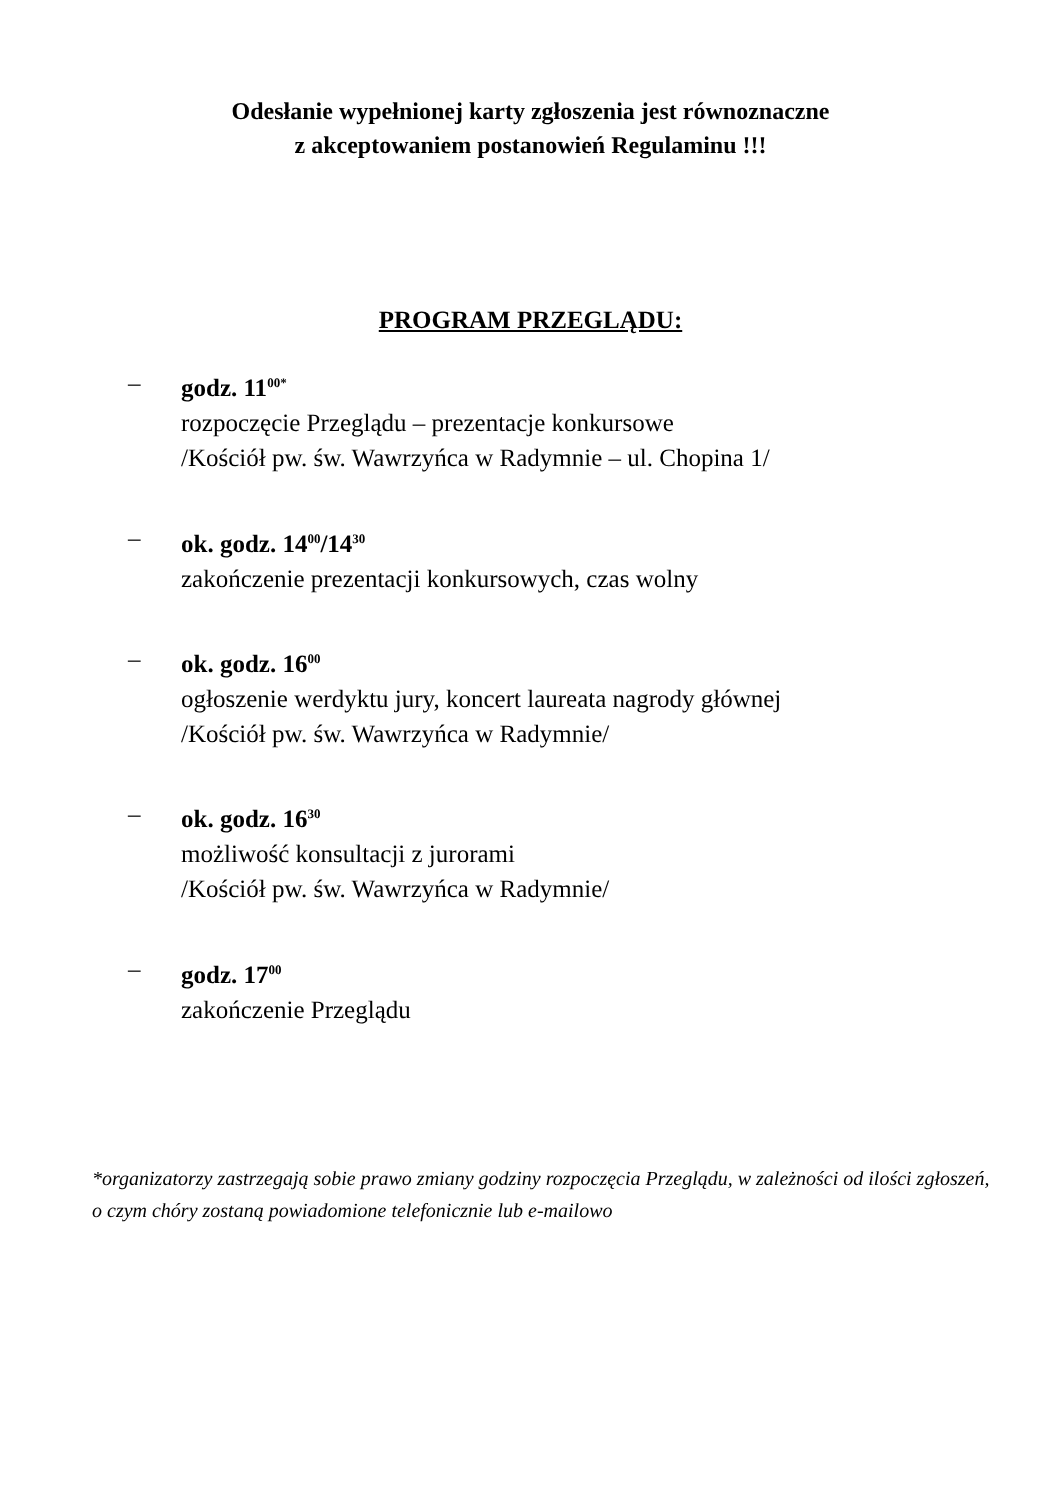Odesłanie wypełnionej karty zgłoszenia jest równoznaczne
z akceptowaniem postanowień Regulaminu !!!
PROGRAM PRZEGLĄDU:
– godz. 11<sup>00*</sup>
rozpoczęcie Przeglądu – prezentacje konkursowe
/Kościół pw. św. Wawrzyńca w Radymnie – ul. Chopina 1/
– ok. godz. 14<sup>00</sup>/14<sup>30</sup>
zakończenie prezentacji konkursowych, czas wolny
– ok. godz. 16<sup>00</sup>
ogłoszenie werdyktu jury, koncert laureata nagrody głównej
/Kościół pw. św. Wawrzyńca w Radymnie/
– ok. godz. 16<sup>30</sup>
możliwość konsultacji z jurorami
/Kościół pw. św. Wawrzyńca w Radymnie/
– godz. 17<sup>00</sup>
zakończenie Przeglądu
*organizatorzy zastrzegają sobie prawo zmiany godziny rozpoczęcia Przeglądu, w zależności od ilości zgłoszeń, o czym chóry zostaną powiadomione telefonicznie lub e-mailowo